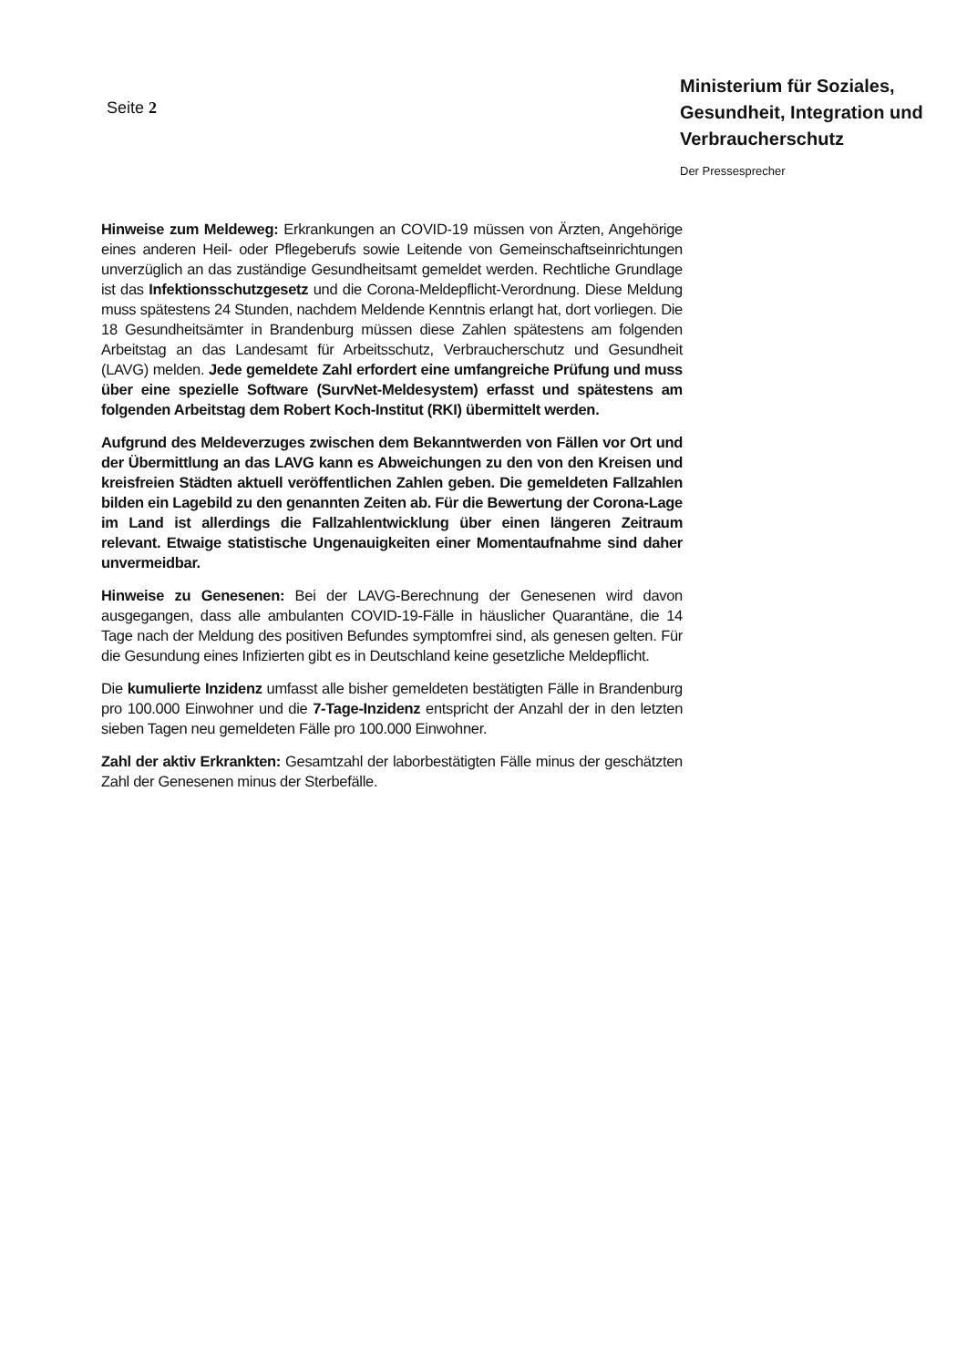Seite 2
Ministerium für Soziales, Gesundheit, Integration und Verbraucherschutz
Der Pressesprecher
Hinweise zum Meldeweg: Erkrankungen an COVID-19 müssen von Ärzten, Angehörige eines anderen Heil- oder Pflegeberufs sowie Leitende von Gemeinschaftseinrichtungen unverzüglich an das zuständige Gesundheitsamt gemeldet werden. Rechtliche Grundlage ist das Infektionsschutzgesetz und die Corona-Meldepflicht-Verordnung. Diese Meldung muss spätestens 24 Stunden, nachdem Meldende Kenntnis erlangt hat, dort vorliegen. Die 18 Gesundheitsämter in Brandenburg müssen diese Zahlen spätestens am folgenden Arbeitstag an das Landesamt für Arbeitsschutz, Verbraucherschutz und Gesundheit (LAVG) melden. Jede gemeldete Zahl erfordert eine umfangreiche Prüfung und muss über eine spezielle Software (SurvNet-Meldesystem) erfasst und spätestens am folgenden Arbeitstag dem Robert Koch-Institut (RKI) übermittelt werden.
Aufgrund des Meldeverzuges zwischen dem Bekanntwerden von Fällen vor Ort und der Übermittlung an das LAVG kann es Abweichungen zu den von den Kreisen und kreisfreien Städten aktuell veröffentlichen Zahlen geben. Die gemeldeten Fallzahlen bilden ein Lagebild zu den genannten Zeiten ab. Für die Bewertung der Corona-Lage im Land ist allerdings die Fallzahlentwicklung über einen längeren Zeitraum relevant. Etwaige statistische Ungenauigkeiten einer Momentaufnahme sind daher unvermeidbar.
Hinweise zu Genesenen: Bei der LAVG-Berechnung der Genesenen wird davon ausgegangen, dass alle ambulanten COVID-19-Fälle in häuslicher Quarantäne, die 14 Tage nach der Meldung des positiven Befundes symptomfrei sind, als genesen gelten. Für die Gesundung eines Infizierten gibt es in Deutschland keine gesetzliche Meldepflicht.
Die kumulierte Inzidenz umfasst alle bisher gemeldeten bestätigten Fälle in Brandenburg pro 100.000 Einwohner und die 7-Tage-Inzidenz entspricht der Anzahl der in den letzten sieben Tagen neu gemeldeten Fälle pro 100.000 Einwohner.
Zahl der aktiv Erkrankten: Gesamtzahl der laborbestätigten Fälle minus der geschätzten Zahl der Genesenen minus der Sterbefälle.